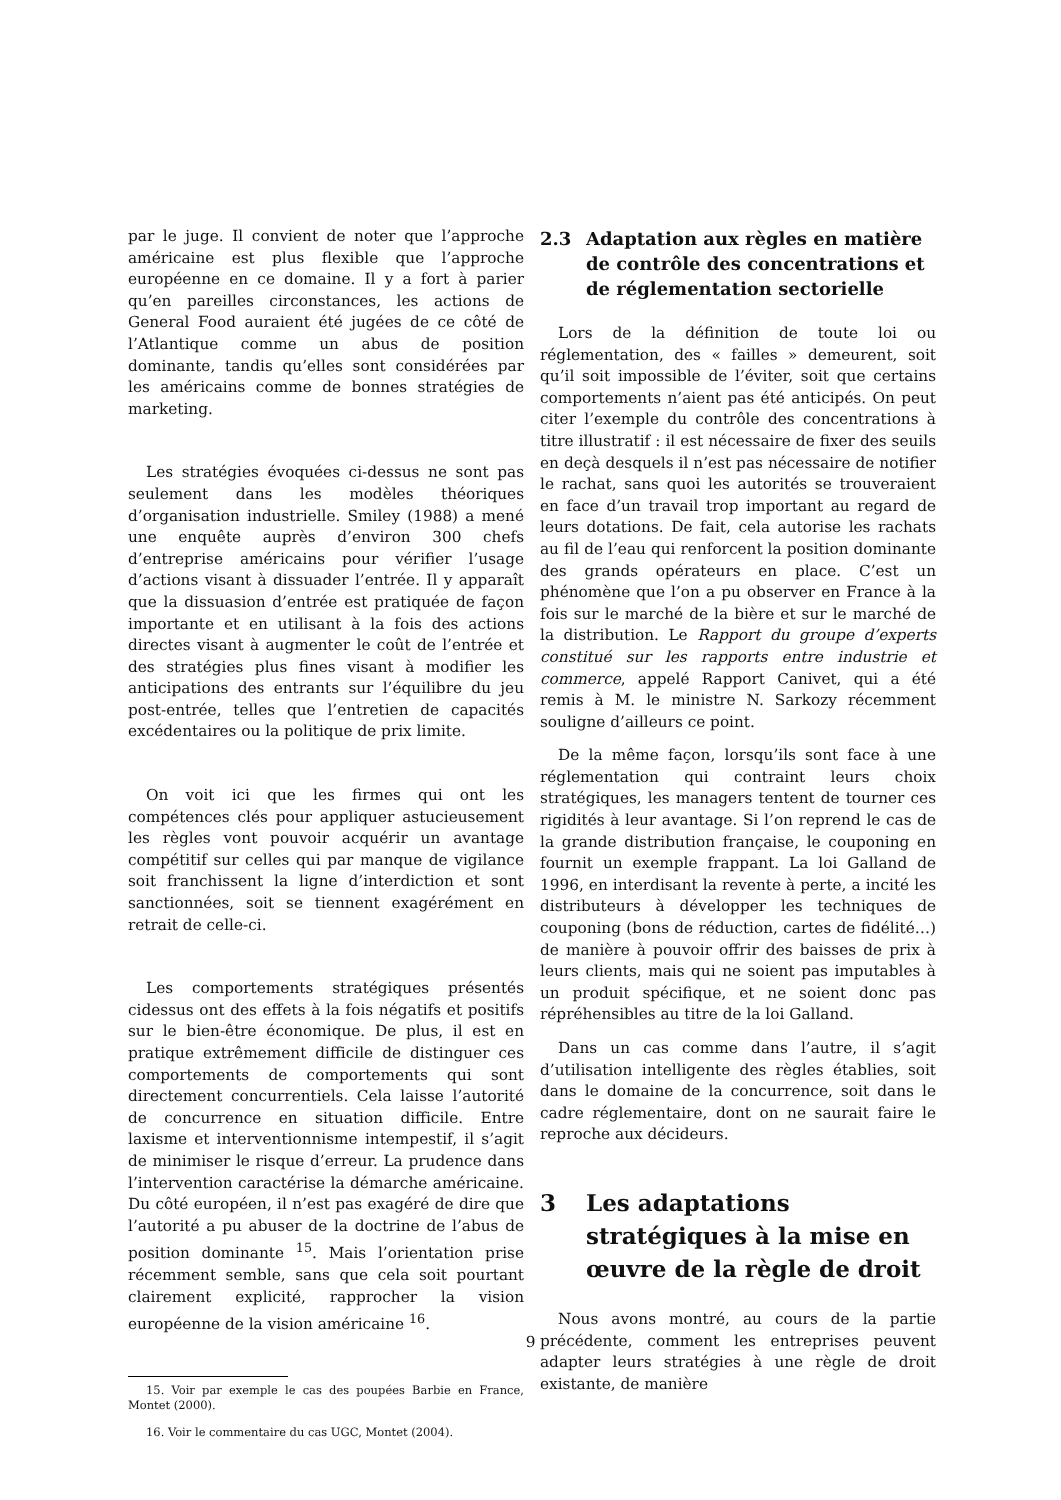par le juge. Il convient de noter que l’approche américaine est plus flexible que l’approche européenne en ce domaine. Il y a fort à parier qu’en pareilles circonstances, les actions de General Food auraient été jugées de ce côté de l’Atlantique comme un abus de position dominante, tandis qu’elles sont considérées par les américains comme de bonnes stratégies de marketing.
Les stratégies évoquées ci-dessus ne sont pas seulement dans les modèles théoriques d’organisation industrielle. Smiley (1988) a mené une enquête auprès d’environ 300 chefs d’entreprise américains pour vérifier l’usage d’actions visant à dissuader l’entrée. Il y apparaît que la dissuasion d’entrée est pratiquée de façon importante et en utilisant à la fois des actions directes visant à augmenter le coût de l’entrée et des stratégies plus fines visant à modifier les anticipations des entrants sur l’équilibre du jeu post-entrée, telles que l’entretien de capacités excédentaires ou la politique de prix limite.
On voit ici que les firmes qui ont les compétences clés pour appliquer astucieusement les règles vont pouvoir acquérir un avantage compétitif sur celles qui par manque de vigilance soit franchissent la ligne d’interdiction et sont sanctionnées, soit se tiennent exagérément en retrait de celle-ci.
Les comportements stratégiques présentés cidessus ont des effets à la fois négatifs et positifs sur le bien-être économique. De plus, il est en pratique extrêmement difficile de distinguer ces comportements de comportements qui sont directement concurrentiels. Cela laisse l’autorité de concurrence en situation difficile. Entre laxisme et interventionnisme intempestif, il s’agit de minimiser le risque d’erreur. La prudence dans l’intervention caractérise la démarche américaine. Du côté européen, il n’est pas exagéré de dire que l’autorité a pu abuser de la doctrine de l’abus de position dominante <sup>15</sup>. Mais l’orientation prise récemment semble, sans que cela soit pourtant clairement explicité, rapprocher la vision européenne de la vision américaine <sup>16</sup>.
15. Voir par exemple le cas des poupées Barbie en France, Montet (2000).
16. Voir le commentaire du cas UGC, Montet (2004).
2.3 Adaptation aux règles en matière de contrôle des concentrations et de réglementation sectorielle
Lors de la définition de toute loi ou réglementation, des « failles » demeurent, soit qu’il soit impossible de l’éviter, soit que certains comportements n’aient pas été anticipés. On peut citer l’exemple du contrôle des concentrations à titre illustratif : il est nécessaire de fixer des seuils en deçà desquels il n’est pas nécessaire de notifier le rachat, sans quoi les autorités se trouveraient en face d’un travail trop important au regard de leurs dotations. De fait, cela autorise les rachats au fil de l’eau qui renforcent la position dominante des grands opérateurs en place. C’est un phénomène que l’on a pu observer en France à la fois sur le marché de la bière et sur le marché de la distribution. Le Rapport du groupe d’experts constitué sur les rapports entre industrie et commerce, appelé Rapport Canivet, qui a été remis à M. le ministre N. Sarkozy récemment souligne d’ailleurs ce point.
De la même façon, lorsqu’ils sont face à une réglementation qui contraint leurs choix stratégiques, les managers tentent de tourner ces rigidités à leur avantage. Si l’on reprend le cas de la grande distribution française, le couponing en fournit un exemple frappant. La loi Galland de 1996, en interdisant la revente à perte, a incité les distributeurs à développer les techniques de couponing (bons de réduction, cartes de fidélité…) de manière à pouvoir offrir des baisses de prix à leurs clients, mais qui ne soient pas imputables à un produit spécifique, et ne soient donc pas répréhensibles au titre de la loi Galland.
Dans un cas comme dans l’autre, il s’agit d’utilisation intelligente des règles établies, soit dans le domaine de la concurrence, soit dans le cadre réglementaire, dont on ne saurait faire le reproche aux décideurs.
3 Les adaptations stratégiques à la mise en œuvre de la règle de droit
Nous avons montré, au cours de la partie précédente, comment les entreprises peuvent adapter leurs stratégies à une règle de droit existante, de manière
9